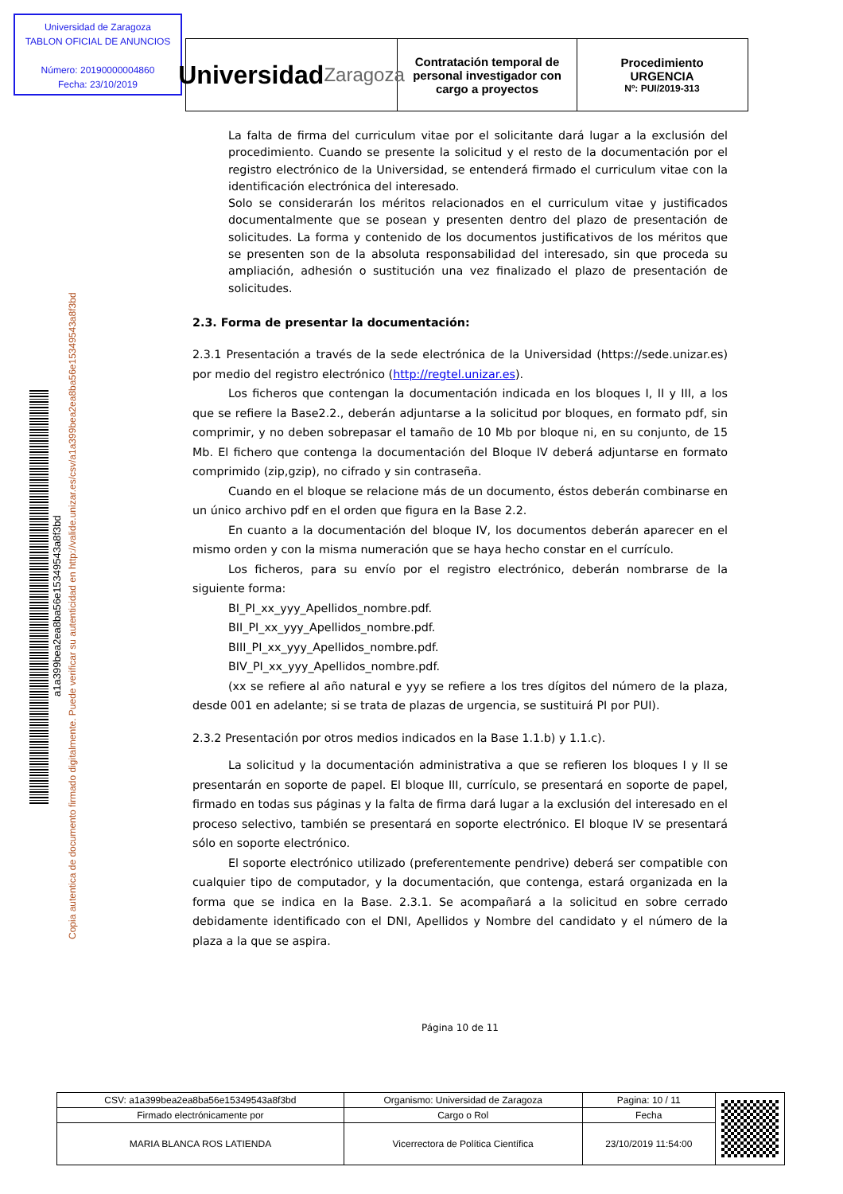Universidad de Zaragoza
TABLON OFICIAL DE ANUNCIOS
Número: 20190000004860
Fecha: 23/10/2019
Universidad
Zaragoza
Contratación temporal de personal investigador con cargo a proyectos
Procedimiento
URGENCIA
Nº: PUI/2019-313
Copia autentica de documento firmado digitalmente. Puede verificar su autenticidad en http://valide.unizar.es/csv/a1a399bea2ea8ba56e15349543a8f3bd
a1a399bea2ea8ba56e15349543a8f3bd
La falta de firma del curriculum vitae por el solicitante dará lugar a la exclusión del procedimiento. Cuando se presente la solicitud y el resto de la documentación por el registro electrónico de la Universidad, se entenderá firmado el curriculum vitae con la identificación electrónica del interesado.
Solo se considerarán los méritos relacionados en el curriculum vitae y justificados documentalmente que se posean y presenten dentro del plazo de presentación de solicitudes. La forma y contenido de los documentos justificativos de los méritos que se presenten son de la absoluta responsabilidad del interesado, sin que proceda su ampliación, adhesión o sustitución una vez finalizado el plazo de presentación de solicitudes.
2.3. Forma de presentar la documentación:
2.3.1 Presentación a través de la sede electrónica de la Universidad (https://sede.unizar.es) por medio del registro electrónico (http://regtel.unizar.es).
Los ficheros que contengan la documentación indicada en los bloques I, II y III, a los que se refiere la Base2.2., deberán adjuntarse a la solicitud por bloques, en formato pdf, sin comprimir, y no deben sobrepasar el tamaño de 10 Mb por bloque ni, en su conjunto, de 15 Mb. El fichero que contenga la documentación del Bloque IV deberá adjuntarse en formato comprimido (zip,gzip), no cifrado y sin contraseña.
Cuando en el bloque se relacione más de un documento, éstos deberán combinarse en un único archivo pdf en el orden que figura en la Base 2.2.
En cuanto a la documentación del bloque IV, los documentos deberán aparecer en el mismo orden y con la misma numeración que se haya hecho constar en el currículo.
Los ficheros, para su envío por el registro electrónico, deberán nombrarse de la siguiente forma:
BI_PI_xx_yyy_Apellidos_nombre.pdf.
BII_PI_xx_yyy_Apellidos_nombre.pdf.
BIII_PI_xx_yyy_Apellidos_nombre.pdf.
BIV_PI_xx_yyy_Apellidos_nombre.pdf.
(xx se refiere al año natural e yyy se refiere a los tres dígitos del número de la plaza, desde 001 en adelante; si se trata de plazas de urgencia, se sustituirá PI por PUI).
2.3.2 Presentación por otros medios indicados en la Base 1.1.b) y 1.1.c).
La solicitud y la documentación administrativa a que se refieren los bloques I y II se presentarán en soporte de papel. El bloque III, currículo, se presentará en soporte de papel, firmado en todas sus páginas y la falta de firma dará lugar a la exclusión del interesado en el proceso selectivo, también se presentará en soporte electrónico. El bloque IV se presentará sólo en soporte electrónico.
El soporte electrónico utilizado (preferentemente pendrive) deberá ser compatible con cualquier tipo de computador, y la documentación, que contenga, estará organizada en la forma que se indica en la Base. 2.3.1. Se acompañará a la solicitud en sobre cerrado debidamente identificado con el DNI, Apellidos y Nombre del candidato y el número de la plaza a la que se aspira.
Página 10 de 11
| CSV: a1a399bea2ea8ba56e15349543a8f3bd | Organismo: Universidad de Zaragoza | Pagina: 10 / 11 | |
| Firmado electrónicamente por | Cargo o Rol | Fecha | |
| MARIA BLANCA ROS LATIENDA | Vicerrectora de Política Científica | 23/10/2019 11:54:00 | |